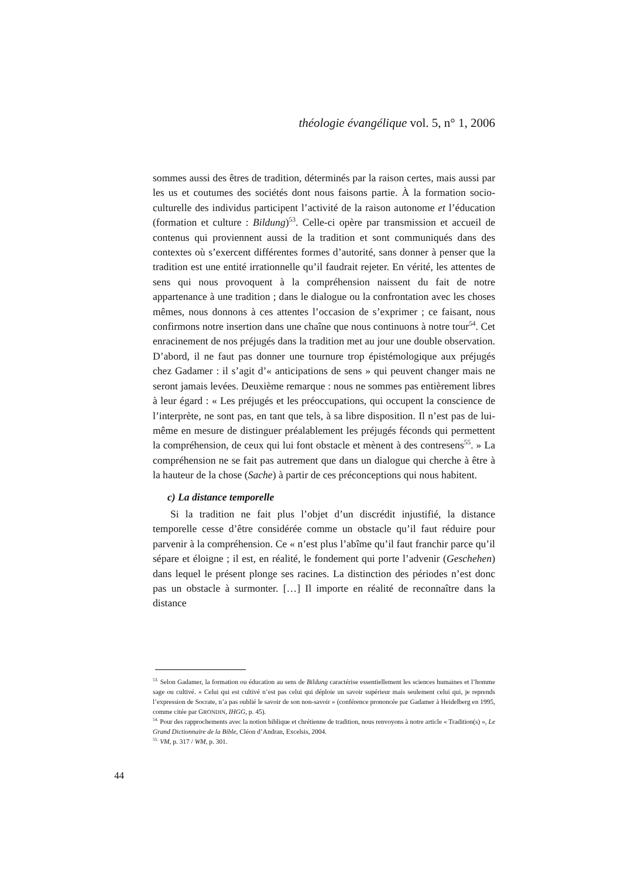théologie évangélique vol. 5, n° 1, 2006
sommes aussi des êtres de tradition, déterminés par la raison certes, mais aussi par les us et coutumes des sociétés dont nous faisons partie. À la formation socio-culturelle des individus participent l’activité de la raison autonome et l’éducation (formation et culture : Bildung)<sup>53</sup>. Celle-ci opère par transmission et accueil de contenus qui proviennent aussi de la tradition et sont communiqués dans des contextes où s’exercent différentes formes d’autorité, sans donner à penser que la tradition est une entité irrationnelle qu’il faudrait rejeter. En vérité, les attentes de sens qui nous provoquent à la compréhension naissent du fait de notre appartenance à une tradition ; dans le dialogue ou la confrontation avec les choses mêmes, nous donnons à ces attentes l’occasion de s’exprimer ; ce faisant, nous confirmons notre insertion dans une chaîne que nous continuons à notre tour<sup>54</sup>. Cet enracinement de nos préjugés dans la tradition met au jour une double observation. D’abord, il ne faut pas donner une tournure trop épistémologique aux préjugés chez Gadamer : il s’agit d’« anticipations de sens » qui peuvent changer mais ne seront jamais levées. Deuxième remarque : nous ne sommes pas entièrement libres à leur égard : « Les préjugés et les préoccupations, qui occupent la conscience de l’interprète, ne sont pas, en tant que tels, à sa libre disposition. Il n’est pas de lui-même en mesure de distinguer préalablement les préjugés féconds qui permettent la compréhension, de ceux qui lui font obstacle et mènent à des contresens<sup>55</sup>. » La compréhension ne se fait pas autrement que dans un dialogue qui cherche à être à la hauteur de la chose (Sache) à partir de ces préconceptions qui nous habitent.
c) La distance temporelle
Si la tradition ne fait plus l’objet d’un discrédit injustifié, la distance temporelle cesse d’être considérée comme un obstacle qu’il faut réduire pour parvenir à la compréhension. Ce « n’est plus l’abîme qu’il faut franchir parce qu’il sépare et éloigne ; il est, en réalité, le fondement qui porte l’advenir (Geschehen) dans lequel le présent plonge ses racines. La distinction des périodes n’est donc pas un obstacle à surmonter. […] Il importe en réalité de reconnaître dans la distance
<sup>53.</sup> Selon Gadamer, la formation ou éducation au sens de Bildung caractérise essentiellement les sciences humaines et l’homme sage ou cultivé. « Celui qui est cultivé n’est pas celui qui déploie un savoir supérieur mais seulement celui qui, je reprends l’expression de Socrate, n’a pas oublié le savoir de son non-savoir » (conférence prononcée par Gadamer à Heidelberg en 1995, comme citée par GRONDIN, IHGG, p. 45).
<sup>54.</sup> Pour des rapprochements avec la notion biblique et chrétienne de tradition, nous renvoyons à notre article « Tradition(s) », Le Grand Dictionnaire de la Bible, Cléon d’Andran, Excelsis, 2004.
<sup>55.</sup> VM, p. 317 / WM, p. 301.
44